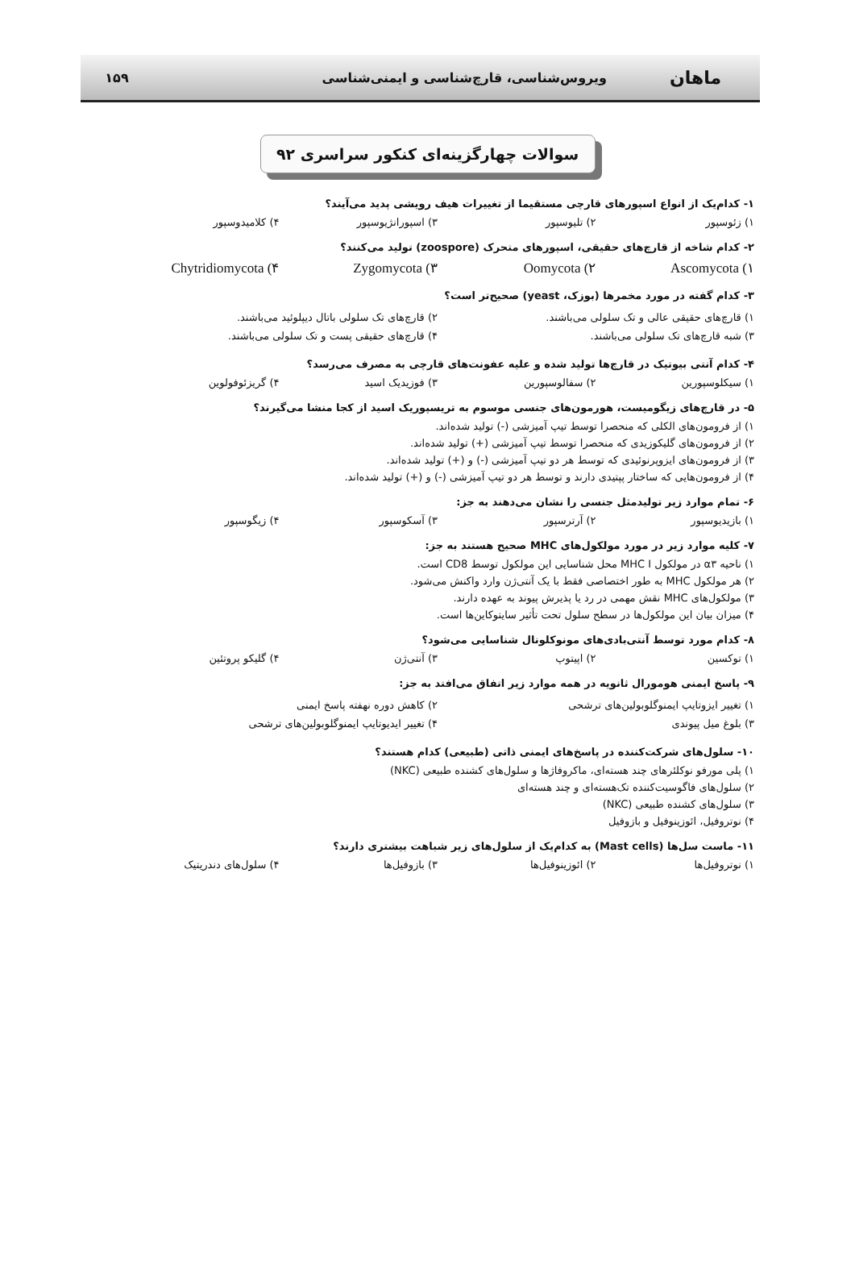ماهان
ویروس‌شناسی، قارچ‌شناسی و ایمنی‌شناسی
۱۵۹
سوالات چهارگزینه‌ای کنکور سراسری ۹۲
۱- کدام‌یک از انواع اسپورهای قارچی مستقیما از تغییرات هیف رویشی پدید می‌آیند؟
۱) زئوسپور ۲) تلیوسپور ۳) اسپورانژیوسپور ۴) کلامیدوسپور
۲- کدام شاخه از قارچ‌های حقیقی، اسپورهای متحرک (zoospore) تولید می‌کنند؟
Ascomycota (۱ Oomycota (۲ Zygomycota (۳ Chytridiomycota (۴
۳- کدام گفته در مورد مخمرها (بوزک، yeast) صحیح‌تر است؟
۱) قارچ‌های حقیقی عالی و تک سلولی می‌باشند. ۲) قارچ‌های تک سلولی باتال دیپلوئید می‌باشند. ۳) شبه قارچ‌های تک سلولی می‌باشند. ۴) قارچ‌های حقیقی پست و تک سلولی می‌باشند.
۴- کدام آنتی بیوتیک در قارچ‌ها تولید شده و علیه عفونت‌های قارچی به مصرف می‌رسد؟
۱) سیکلوسپورین ۲) سفالوسپورین ۳) فوزیدیک اسید ۴) گریزئوفولوین
۵- در قارچ‌های زیگومیست، هورمون‌های جنسی موسوم به تریسپوریک اسید از کجا منشا می‌گیرند؟
۱) از فرومون‌های الکلی که منحصرا توسط تیپ آمیزشی (-) تولید شده‌اند.
۲) از فرومون‌های گلیکوزیدی که منحصرا توسط تیپ آمیزشی (+) تولید شده‌اند.
۳) از فرومون‌های ایزوپرنوئیدی که توسط هر دو تیپ آمیزشی (-) و (+) تولید شده‌اند.
۴) از فرومون‌هایی که ساختار پپتیدی دارند و توسط هر دو تیپ آمیزشی (-) و (+) تولید شده‌اند.
۶- تمام موارد زیر تولیدمثل جنسی را نشان می‌دهند به جز:
۱) بازیدیوسپور ۲) آرترسپور ۳) آسکوسپور ۴) زیگوسپور
۷- کلیه موارد زیر در مورد مولکول‌های MHC صحیح هستند به جز:
۱) ناحیه α۳ در مولکول MHC I محل شناسایی این مولکول توسط CD8 است.
۲) هر مولکول MHC به طور اختصاصی فقط با یک آنتی‌ژن وارد واکنش می‌شود.
۳) مولکول‌های MHC نقش مهمی در رد یا پذیرش پیوند به عهده دارند.
۴) میزان بیان این مولکول‌ها در سطح سلول تحت تأثیر سایتوکاین‌ها است.
۸- کدام مورد توسط آنتی‌بادی‌های مونوکلونال شناسایی می‌شود؟
۱) توکسین ۲) اپیتوپ ۳) آنتی‌ژن ۴) گلیکو پروتئین
۹- پاسخ ایمنی هومورال ثانویه در همه موارد زیر اتفاق می‌افتد به جز:
۱) تغییر ایزوتایپ ایمنوگلوبولین‌های ترشحی ۲) کاهش دوره نهفته پاسخ ایمنی ۳) بلوغ میل پیوندی ۴) تغییر ایدیوتایپ ایمنوگلوبولین‌های ترشحی
۱۰- سلول‌های شرکت‌کننده در پاسخ‌های ایمنی ذاتی (طبیعی) کدام هستند؟
۱) پلی مورفو نوکلئرهای چند هسته‌ای، ماکروفاژها و سلول‌های کشنده طبیعی (NKC)
۲) سلول‌های فاگوسیت‌کننده تک‌هسته‌ای و چند هسته‌ای
۳) سلول‌های کشنده طبیعی (NKC)
۴) نوتروفیل، ائوزینوفیل و بازوفیل
۱۱- ماست سل‌ها (Mast cells) به کدام‌یک از سلول‌های زیر شباهت بیشتری دارند؟
۱) نوتروفیل‌ها ۲) ائوزینوفیل‌ها ۳) بازوفیل‌ها ۴) سلول‌های دندریتیک